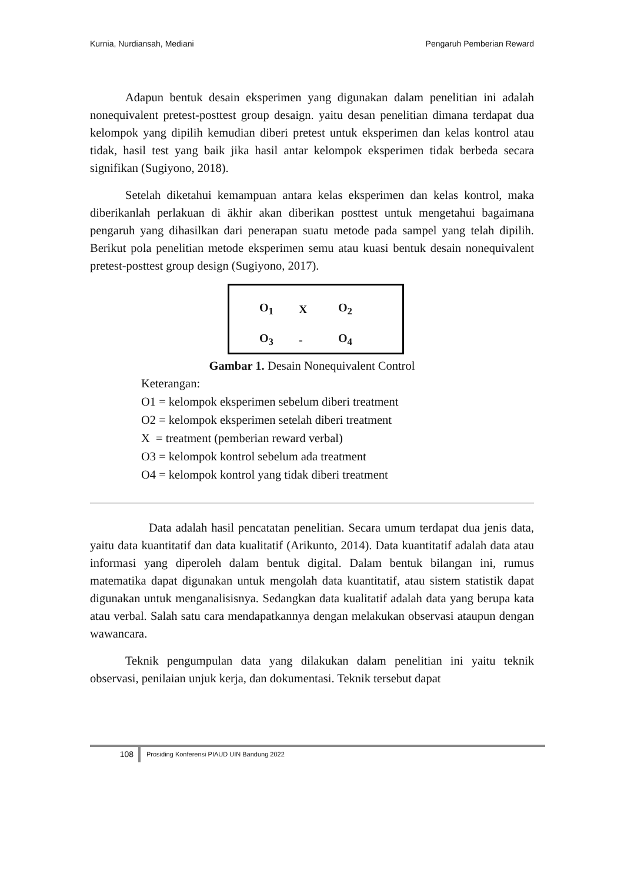Kurnia, Nurdiansah, Mediani Pengaruh Pemberian Reward
Adapun bentuk desain eksperimen yang digunakan dalam penelitian ini adalah nonequivalent pretest-posttest group desaign. yaitu desan penelitian dimana terdapat dua kelompok yang dipilih kemudian diberi pretest untuk eksperimen dan kelas kontrol atau tidak, hasil test yang baik jika hasil antar kelompok eksperimen tidak berbeda secara signifikan (Sugiyono, 2018).
Setelah diketahui kemampuan antara kelas eksperimen dan kelas kontrol, maka diberikanlah perlakuan di äkhir akan diberikan posttest untuk mengetahui bagaimana pengaruh yang dihasilkan dari penerapan suatu metode pada sampel yang telah dipilih. Berikut pola penelitian metode eksperimen semu atau kuasi bentuk desain nonequivalent pretest-posttest group design (Sugiyono, 2017).
| O<sub>1</sub> | X | O<sub>2</sub> |
| O<sub>3</sub> | - | O<sub>4</sub> |
Gambar 1. Desain Nonequivalent Control
Keterangan:
O1 = kelompok eksperimen sebelum diberi treatment
O2 = kelompok eksperimen setelah diberi treatment
X = treatment (pemberian reward verbal)
O3 = kelompok kontrol sebelum ada treatment
O4 = kelompok kontrol yang tidak diberi treatment
Data adalah hasil pencatatan penelitian. Secara umum terdapat dua jenis data, yaitu data kuantitatif dan data kualitatif (Arikunto, 2014). Data kuantitatif adalah data atau informasi yang diperoleh dalam bentuk digital. Dalam bentuk bilangan ini, rumus matematika dapat digunakan untuk mengolah data kuantitatif, atau sistem statistik dapat digunakan untuk menganalisisnya. Sedangkan data kualitatif adalah data yang berupa kata atau verbal. Salah satu cara mendapatkannya dengan melakukan observasi ataupun dengan wawancara.
Teknik pengumpulan data yang dilakukan dalam penelitian ini yaitu teknik observasi, penilaian unjuk kerja, dan dokumentasi. Teknik tersebut dapat
108
Prosiding Konferensi PIAUD UIN Bandung 2022